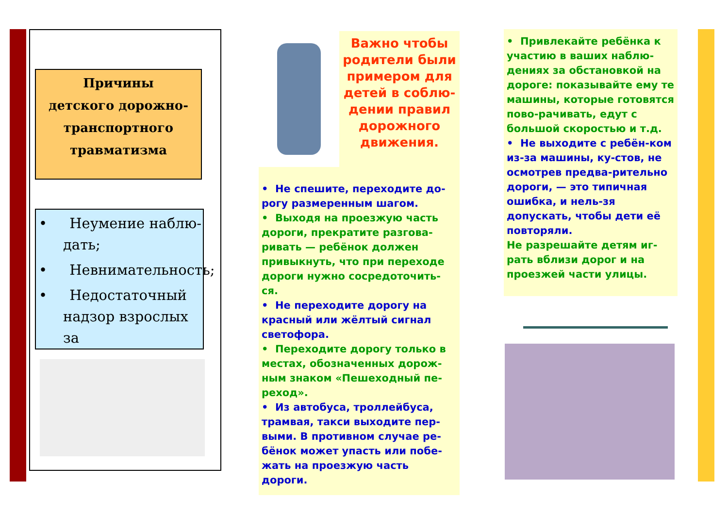Причины
детского дорожно-
транспортного
травматизма
• Неумение наблю-дать;
• Невнимательность;
• Недостаточный надзор взрослых за
Важно чтобы родители были примером для детей в соблю-дении правил дорожного движения.
• Не спешите, переходите до-рогу размеренным шагом.
• Выходя на проезжую часть дороги, прекратите разгова-ривать — ребёнок должен привыкнуть, что при переходе дороги нужно сосредоточить-ся.
• Не переходите дорогу на красный или жёлтый сигнал светофора.
• Переходите дорогу только в местах, обозначенных дорож-ным знаком «Пешеходный пе-реход».
• Из автобуса, троллейбуса, трамвая, такси выходите пер-выми. В противном случае ре-бёнок может упасть или побе-жать на проезжую часть дороги.
• Привлекайте ребёнка к участию в ваших наблю-дениях за обстановкой на дороге: показывайте ему те машины, которые готовятся пово-рачивать, едут с большой скоростью и т.д.
• Не выходите с ребён-ком из-за машины, ку-стов, не осмотрев предва-рительно дороги, — это типичная ошибка, и нель-зя допускать, чтобы дети её повторяли.
Не разрешайте детям иг-рать вблизи дорог и на проезжей части улицы.